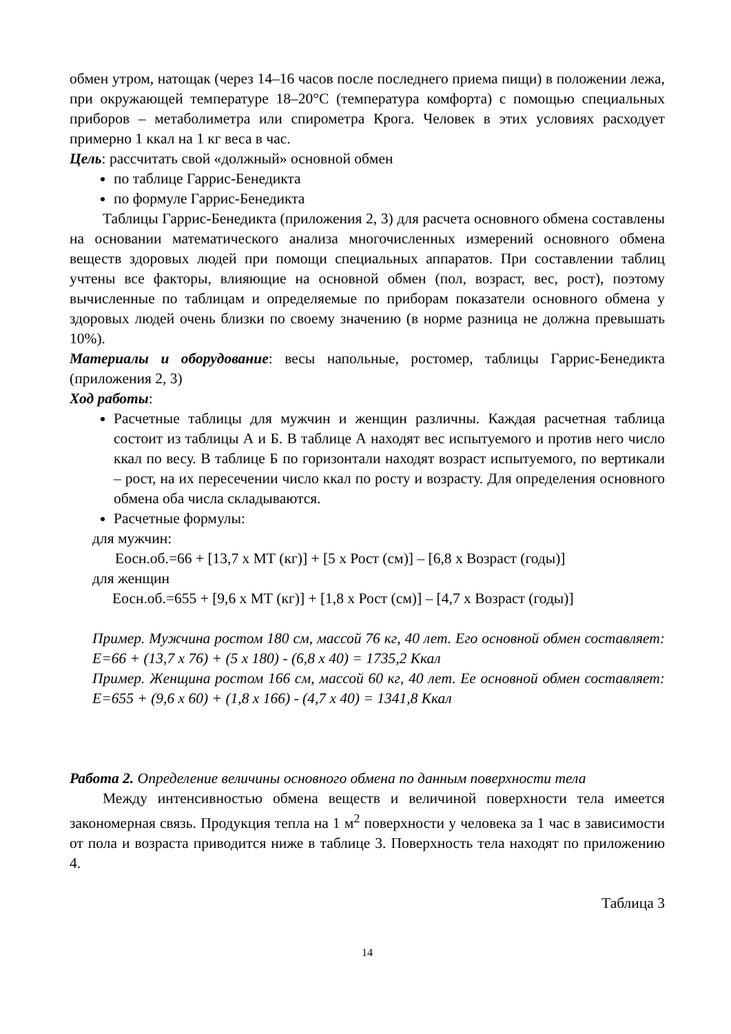обмен утром, натощак (через 14–16 часов после последнего приема пищи) в положении лежа, при окружающей температуре 18–20°С (температура комфорта) с помощью специальных приборов – метаболиметра или спирометра Крога. Человек в этих условиях расходует примерно 1 ккал на 1 кг веса в час.
Цель: рассчитать свой «должный» основной обмен
по таблице Гаррис-Бенедикта
по формуле Гаррис-Бенедикта
Таблицы Гаррис-Бенедикта (приложения 2, 3) для расчета основного обмена составлены на основании математического анализа многочисленных измерений основного обмена веществ здоровых людей при помощи специальных аппаратов. При составлении таблиц учтены все факторы, влияющие на основной обмен (пол, возраст, вес, рост), поэтому вычисленные по таблицам и определяемые по приборам показатели основного обмена у здоровых людей очень близки по своему значению (в норме разница не должна превышать 10%).
Материалы и оборудование: весы напольные, ростомер, таблицы Гаррис-Бенедикта (приложения 2, 3)
Ход работы:
Расчетные таблицы для мужчин и женщин различны. Каждая расчетная таблица состоит из таблицы А и Б. В таблице А находят вес испытуемого и против него число ккал по весу. В таблице Б по горизонтали находят возраст испытуемого, по вертикали – рост, на их пересечении число ккал по росту и возрасту. Для определения основного обмена оба числа складываются.
Расчетные формулы:
для мужчин:
Еосн.об.=66 + [13,7 х МТ (кг)] + [5 х Рост (см)] – [6,8 х Возраст (годы)]
для женщин
Еосн.об.=655 + [9,6 х МТ (кг)] + [1,8 х Рост (см)] – [4,7 х Возраст (годы)]
Пример. Мужчина ростом 180 см, массой 76 кг, 40 лет. Его основной обмен составляет: Е=66 + (13,7 х 76) + (5 х 180) - (6,8 х 40) = 1735,2 Ккал
Пример. Женщина ростом 166 см, массой 60 кг, 40 лет. Ее основной обмен составляет: Е=655 + (9,6 х 60) + (1,8 х 166) - (4,7 х 40) = 1341,8 Ккал
Работа 2. Определение величины основного обмена по данным поверхности тела
Между интенсивностью обмена веществ и величиной поверхности тела имеется закономерная связь. Продукция тепла на 1 м<sup>2</sup> поверхности у человека за 1 час в зависимости от пола и возраста приводится ниже в таблице 3. Поверхность тела находят по приложению 4.
Таблица 3
14